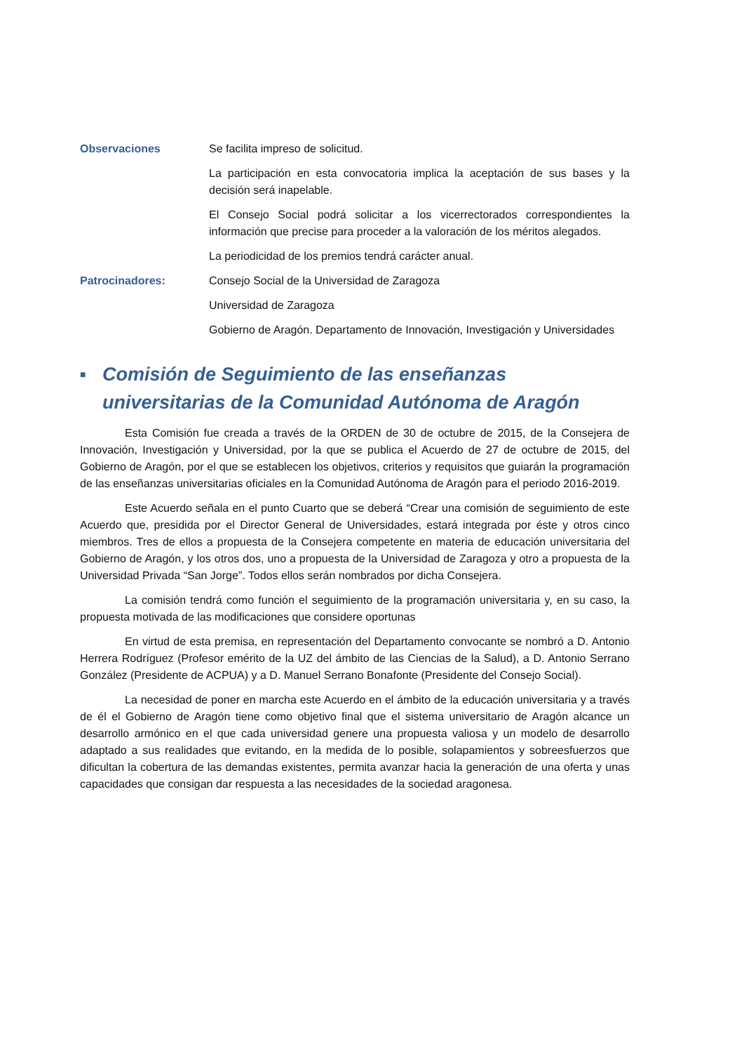Observaciones Se facilita impreso de solicitud.
La participación en esta convocatoria implica la aceptación de sus bases y la decisión será inapelable.
El Consejo Social podrá solicitar a los vicerrectorados correspondientes la información que precise para proceder a la valoración de los méritos alegados.
La periodicidad de los premios tendrá carácter anual.
Patrocinadores: Consejo Social de la Universidad de Zaragoza
Universidad de Zaragoza
Gobierno de Aragón. Departamento de Innovación, Investigación y Universidades
■ Comisión de Seguimiento de las enseñanzas universitarias de la Comunidad Autónoma de Aragón
Esta Comisión fue creada a través de la ORDEN de 30 de octubre de 2015, de la Consejera de Innovación, Investigación y Universidad, por la que se publica el Acuerdo de 27 de octubre de 2015, del Gobierno de Aragón, por el que se establecen los objetivos, criterios y requisitos que guiarán la programación de las enseñanzas universitarias oficiales en la Comunidad Autónoma de Aragón para el periodo 2016-2019.
Este Acuerdo señala en el punto Cuarto que se deberá “Crear una comisión de seguimiento de este Acuerdo que, presidida por el Director General de Universidades, estará integrada por éste y otros cinco miembros. Tres de ellos a propuesta de la Consejera competente en materia de educación universitaria del Gobierno de Aragón, y los otros dos, uno a propuesta de la Universidad de Zaragoza y otro a propuesta de la Universidad Privada “San Jorge”. Todos ellos serán nombrados por dicha Consejera.
La comisión tendrá como función el seguimiento de la programación universitaria y, en su caso, la propuesta motivada de las modificaciones que considere oportunas
En virtud de esta premisa, en representación del Departamento convocante se nombró a D. Antonio Herrera Rodríguez (Profesor emérito de la UZ del ámbito de las Ciencias de la Salud), a D. Antonio Serrano González (Presidente de ACPUA) y a D. Manuel Serrano Bonafonte (Presidente del Consejo Social).
La necesidad de poner en marcha este Acuerdo en el ámbito de la educación universitaria y a través de él el Gobierno de Aragón tiene como objetivo final que el sistema universitario de Aragón alcance un desarrollo armónico en el que cada universidad genere una propuesta valiosa y un modelo de desarrollo adaptado a sus realidades que evitando, en la medida de lo posible, solapamientos y sobreesfuerzos que dificultan la cobertura de las demandas existentes, permita avanzar hacia la generación de una oferta y unas capacidades que consigan dar respuesta a las necesidades de la sociedad aragonesa.